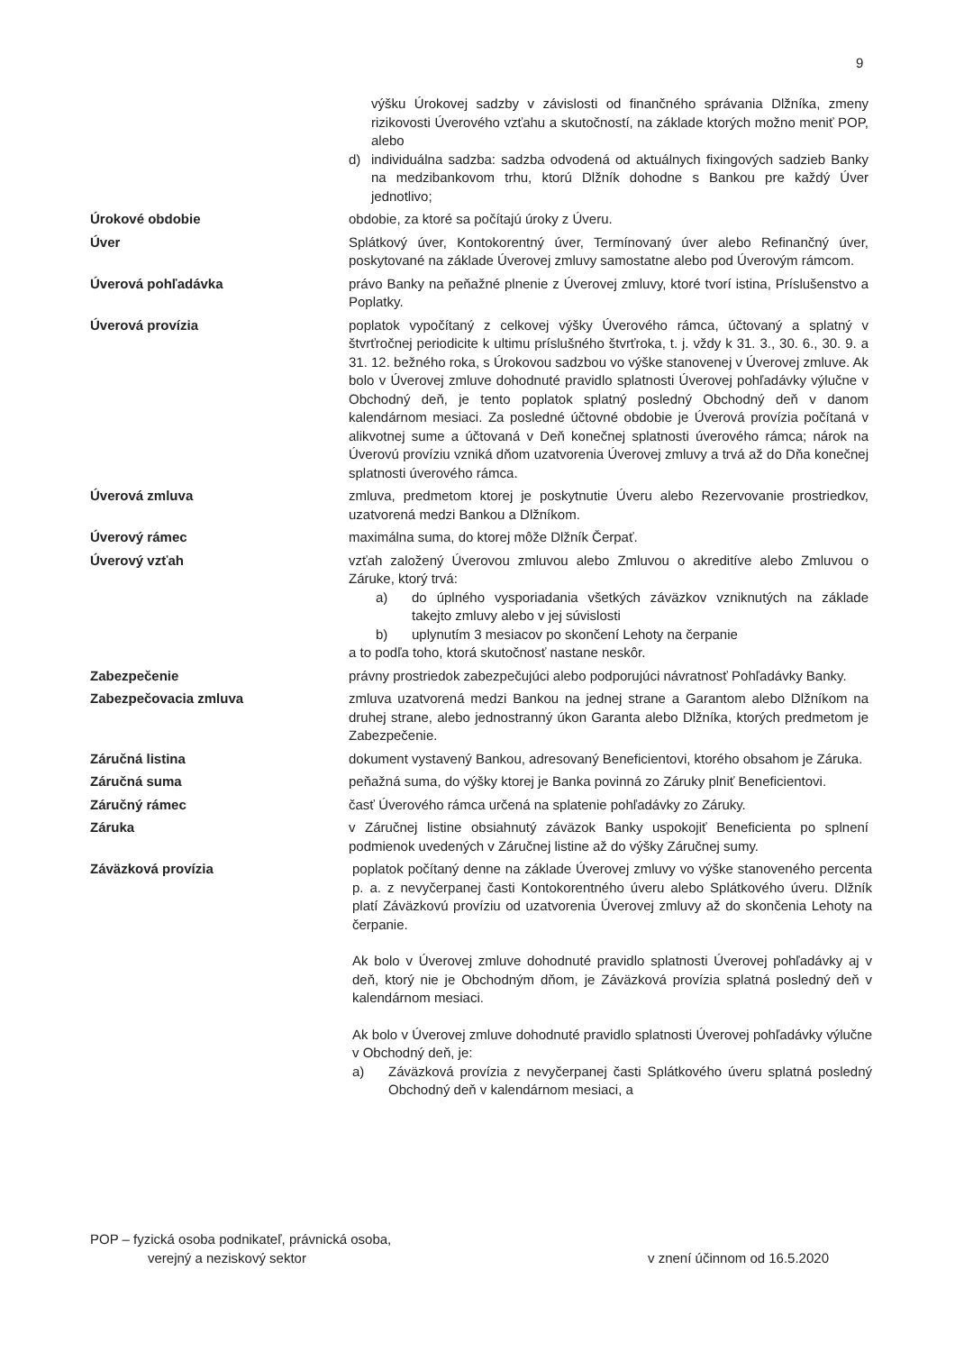9
výšku Úrokovej sadzby v závislosti od finančného správania Dlžníka, zmeny rizikovosti Úverového vzťahu a skutočností, na základe ktorých možno meniť POP, alebo
d) individuálna sadzba: sadzba odvodená od aktuálnych fixingových sadzieb Banky na medzibankovom trhu, ktorú Dlžník dohodne s Bankou pre každý Úver jednotlivo;
Úrokové obdobie obdobie, za ktoré sa počítajú úroky z Úveru.
Úver Splátkový úver, Kontokorentný úver, Termínovaný úver alebo Refinančný úver, poskytované na základe Úverovej zmluvy samostatne alebo pod Úverovým rámcom.
Úverová pohľadávka právo Banky na peňažné plnenie z Úverovej zmluvy, ktoré tvorí istina, Príslušenstvo a Poplatky.
Úverová provízia poplatok vypočítaný z celkovej výšky Úverového rámca, účtovaný a splatný v štvrťročnej periodicite k ultimu príslušného štvrťroka, t. j. vždy k 31. 3., 30. 6., 30. 9. a 31. 12. bežného roka, s Úrokovou sadzbou vo výške stanovenej v Úverovej zmluve. Ak bolo v Úverovej zmluve dohodnuté pravidlo splatnosti Úverovej pohľadávky výlučne v Obchodný deň, je tento poplatok splatný posledný Obchodný deň v danom kalendárnom mesiaci. Za posledné účtovné obdobie je Úverová provízia počítaná v alikvotnej sume a účtovaná v Deň konečnej splatnosti úverového rámca; nárok na Úverovú províziu vzniká dňom uzatvorenia Úverovej zmluvy a trvá až do Dňa konečnej splatnosti úverového rámca.
Úverová zmluva zmluva, predmetom ktorej je poskytnutie Úveru alebo Rezervovanie prostriedkov, uzatvorená medzi Bankou a Dlžníkom.
Úverový rámec maximálna suma, do ktorej môže Dlžník Čerpať.
Úverový vzťah vzťah založený Úverovou zmluvou alebo Zmluvou o akreditíve alebo Zmluvou o Záruke, ktorý trvá:
a) do úplného vysporiadania všetkých záväzkov vzniknutých na základe takejto zmluvy alebo v jej súvislosti
b) uplynutím 3 mesiacov po skončení Lehoty na čerpanie
a to podľa toho, ktorá skutočnosť nastane neskôr.
Zabezpečenie právny prostriedok zabezpečujúci alebo podporujúci návratnosť Pohľadávky Banky.
Zabezpečovacia zmluva zmluva uzatvorená medzi Bankou na jednej strane a Garantom alebo Dlžníkom na druhej strane, alebo jednostranný úkon Garanta alebo Dlžníka, ktorých predmetom je Zabezpečenie.
Záručná listina dokument vystavený Bankou, adresovaný Beneficientovi, ktorého obsahom je Záruka.
Záručná suma peňažná suma, do výšky ktorej je Banka povinná zo Záruky plniť Beneficientovi.
Záručný rámec časť Úverového rámca určená na splatenie pohľadávky zo Záruky.
Záruka v Záručnej listine obsiahnutý záväzok Banky uspokojiť Beneficienta po splnení podmienok uvedených v Záručnej listine až do výšky Záručnej sumy.
Záväzková provízia poplatok počítaný denne na základe Úverovej zmluvy vo výške stanoveného percenta p. a. z nevyčerpanej časti Kontokorentného úveru alebo Splátkového úveru. Dlžník platí Záväzkovú províziu od uzatvorenia Úverovej zmluvy až do skončenia Lehoty na čerpanie.
Ak bolo v Úverovej zmluve dohodnuté pravidlo splatnosti Úverovej pohľadávky aj v deň, ktorý nie je Obchodným dňom, je Záväzková provízia splatná posledný deň v kalendárnom mesiaci.
Ak bolo v Úverovej zmluve dohodnuté pravidlo splatnosti Úverovej pohľadávky výlučne v Obchodný deň, je:
a) Záväzková provízia z nevyčerpanej časti Splátkového úveru splatná posledný Obchodný deň v kalendárnom mesiaci, a
POP – fyzická osoba podnikateľ, právnická osoba,
verejný a neziskový sektor v znení účinnom od 16.5.2020